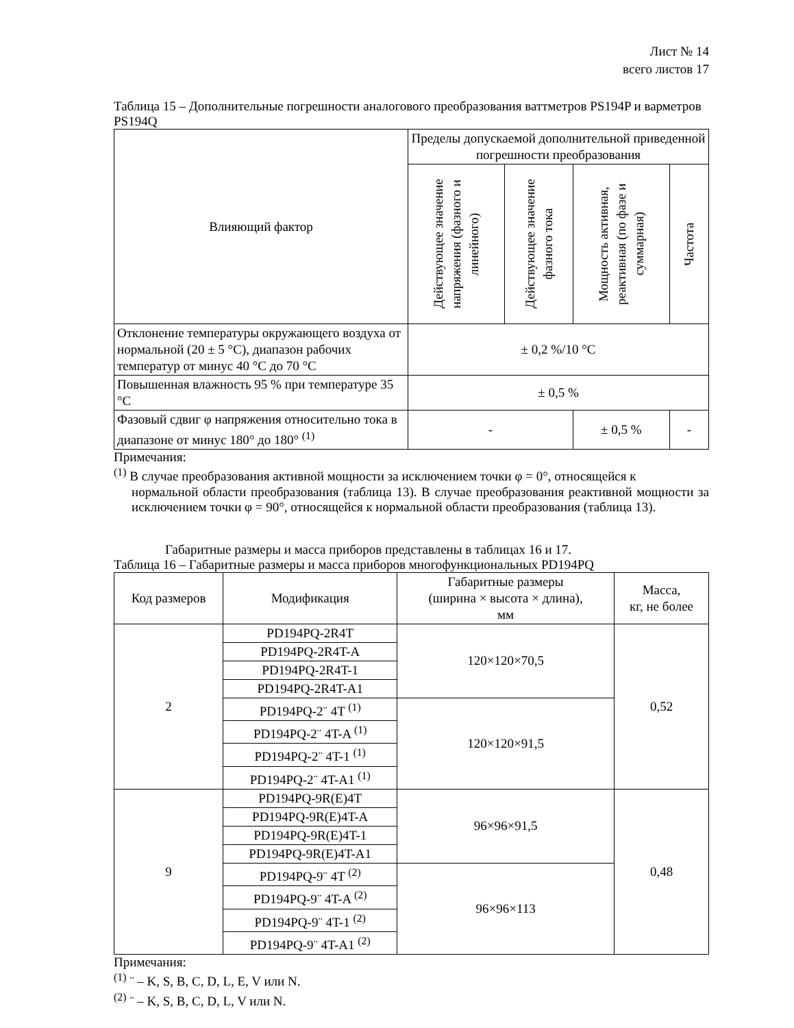Лист № 14
всего листов 17
Таблица 15 – Дополнительные погрешности аналогового преобразования ваттметров PS194P и варметров PS194Q
| Влияющий фактор | Пределы допускаемой дополнительной приведенной погрешности преобразования | | | |
| --- | --- | --- | --- | --- |
| | Действующее значение напряжения (фазного и линейного) | Действующее значение фазного тока | Мощность активная, реактивная (по фазе и суммарная) | Частота |
| Отклонение температуры окружающего воздуха от нормальной (20 ± 5 °C), диапазон рабочих температур от минус 40 °C до 70 °C | ± 0,2 %/10 °C | | | |
| Повышенная влажность 95 % при температуре 35 °C | ± 0,5 % | | | |
| Фазовый сдвиг φ напряжения относительно тока в диапазоне от минус 180° до 180° <sup>(1)</sup> | - | | ± 0,5 % | - |
Примечания:
<sup>(1)</sup> В случае преобразования активной мощности за исключением точки φ = 0°, относящейся к
нормальной области преобразования (таблица 13). В случае преобразования реактивной мощности за исключением точки φ = 90°, относящейся к нормальной области преобразования (таблица 13).
Габаритные размеры и масса приборов представлены в таблицах 16 и 17.
Таблица 16 – Габаритные размеры и масса приборов многофункциональных PD194PQ
| Код размеров | Модификация | Габаритные размеры (ширина × высота × длина), мм | Масса, кг, не более |
| --- | --- | --- | --- |
| 2 | PD194PQ-2R4T | 120×120×70,5 | 0,52 |
| | PD194PQ-2R4T-A | | |
| | PD194PQ-2R4T-1 | | |
| | PD194PQ-2R4T-A1 | | |
| | PD194PQ-2¨ 4T <sup>(1)</sup> | 120×120×91,5 | |
| | PD194PQ-2¨ 4T-A <sup>(1)</sup> | | |
| | PD194PQ-2¨ 4T-1 <sup>(1)</sup> | | |
| | PD194PQ-2¨ 4T-A1 <sup>(1)</sup> | | |
| 9 | PD194PQ-9R(E)4T | 96×96×91,5 | 0,48 |
| | PD194PQ-9R(E)4T-A | | |
| | PD194PQ-9R(E)4T-1 | | |
| | PD194PQ-9R(E)4T-A1 | | |
| | PD194PQ-9¨ 4T <sup>(2)</sup> | 96×96×113 | |
| | PD194PQ-9¨ 4T-A <sup>(2)</sup> | | |
| | PD194PQ-9¨ 4T-1 <sup>(2)</sup> | | |
| | PD194PQ-9¨ 4T-A1 <sup>(2)</sup> | | |
Примечания:
<sup>(1)</sup> ¨ – K, S, B, C, D, L, E, V или N.
<sup>(2)</sup> ¨ – K, S, B, C, D, L, V или N.